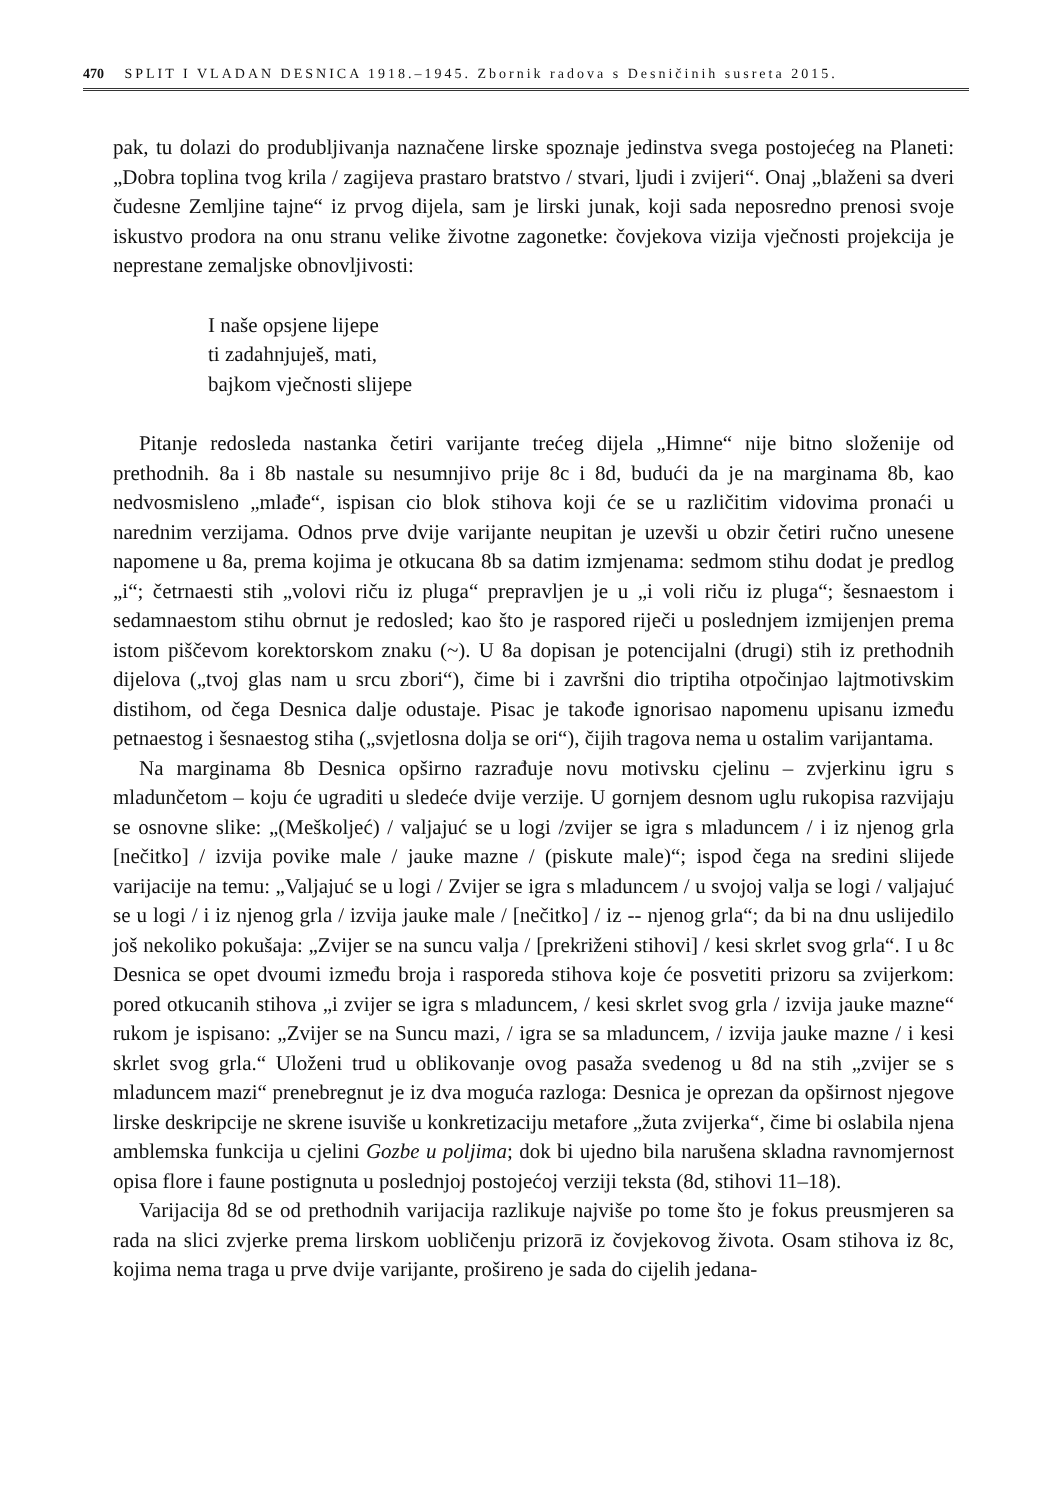470 SPLIT I VLADAN DESNICA 1918.–1945. Zbornik radova s Desničinih susreta 2015.
pak, tu dolazi do produbljivanja naznačene lirske spoznaje jedinstva svega postojećeg na Planeti: „Dobra toplina tvog krila / zagijeva prastaro bratstvo / stvari, ljudi i zvijeri“. Onaj „blaženi sa dveri čudesne Zemljine tajne“ iz prvog dijela, sam je lirski junak, koji sada neposredno prenosi svoje iskustvo prodora na onu stranu velike životne zagonetke: čovjekova vizija vječnosti projekcija je neprestane zemaljske obnovljivosti:
I naše opsjene lijepe
ti zadahnjuješ, mati,
bajkom vječnosti slijepe
Pitanje redosleda nastanka četiri varijante trećeg dijela „Himne“ nije bitno složenije od prethodnih. 8a i 8b nastale su nesumnjivo prije 8c i 8d, budući da je na marginama 8b, kao nedvosmisleno „mlađe“, ispisan cio blok stihova koji će se u različitim vidovima pronaći u narednim verzijama. Odnos prve dvije varijante neupitan je uzevši u obzir četiri ručno unesene napomene u 8a, prema kojima je otkucana 8b sa datim izmjenama: sedmom stihu dodat je predlog „i“; četrnaesti stih „volovi riču iz pluga“ prepravljen je u „i voli riču iz pluga“; šesnaestom i sedamnaestom stihu obrnut je redosled; kao što je raspored riječi u poslednjem izmijenjen prema istom piščevom korektorskom znaku (~). U 8a dopisan je potencijalni (drugi) stih iz prethodnih dijelova („tvoj glas nam u srcu zbori“), čime bi i završni dio triptiha otpočinjao lajtmotivskim distihom, od čega Desnica dalje odustaje. Pisac je takođe ignorisao napomenu upisanu između petnaestog i šesnaestog stiha („svjetlosna dolja se ori“), čijih tragova nema u ostalim varijantama.
Na marginama 8b Desnica opširno razrađuje novu motivsku cjelinu – zvjerkinu igru s mladunčetom – koju će ugraditi u sledeće dvije verzije. U gornjem desnom uglu rukopisa razvijaju se osnovne slike: „(Meškoljeć) / valjajuć se u logi /zvijer se igra s mladuncem / i iz njenog grla [nečitko] / izvija povike male / jauke mazne / (piskute male)“; ispod čega na sredini slijede varijacije na temu: „Valjajuć se u logi / Zvijer se igra s mladuncem / u svojoj valja se logi / valjajuć se u logi / i iz njenog grla / izvija jauke male / [nečitko] / iz -- njenog grla“; da bi na dnu uslijedilo još nekoliko pokušaja: „Zvijer se na suncu valja / [prekriženi stihovi] / kesi skrlet svog grla“. I u 8c Desnica se opet dvoumi između broja i rasporeda stihova koje će posvetiti prizoru sa zvijerkom: pored otkucanih stihova „i zvijer se igra s mladuncem, / kesi skrlet svog grla / izvija jauke mazne“ rukom je ispisano: „Zvijer se na Suncu mazi, / igra se sa mladuncem, / izvija jauke mazne / i kesi skrlet svog grla.“ Uloženi trud u oblikovanje ovog pasaža svedenog u 8d na stih „zvijer se s mladuncem mazi“ prenebregnut je iz dva moguća razloga: Desnica je oprezan da opširnost njegove lirske deskripcije ne skrene isuviše u konkretizaciju metafore „žuta zvijerka“, čime bi oslabila njena amblemska funkcija u cjelini Gozbe u poljima; dok bi ujedno bila narušena skladna ravnomjernost opisa flore i faune postignuta u poslednjoj postojećoj verziji teksta (8d, stihovi 11–18).
Varijacija 8d se od prethodnih varijacija razlikuje najviše po tome što je fokus preusmjeren sa rada na slici zvjerke prema lirskom uobličenju prizorā iz čovjekovog života. Osam stihova iz 8c, kojima nema traga u prve dvije varijante, prošireno je sada do cijelih jedana-